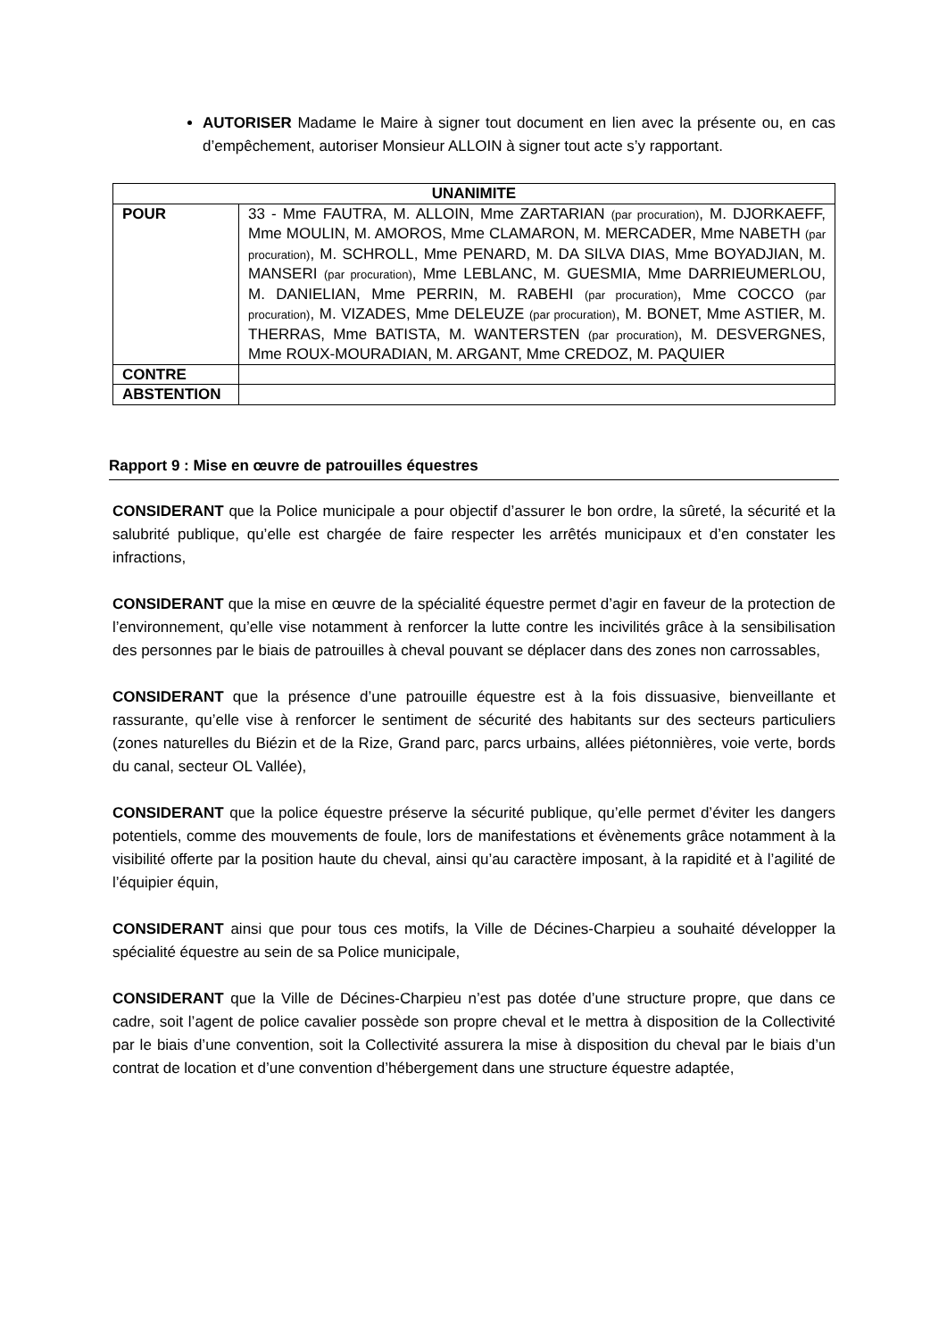AUTORISER Madame le Maire à signer tout document en lien avec la présente ou, en cas d’empêchement, autoriser Monsieur ALLOIN à signer tout acte s’y rapportant.
| UNANIMITE | |
| POUR | 33 - Mme FAUTRA, M. ALLOIN, Mme ZARTARIAN (par procuration) , M. DJORKAEFF, Mme MOULIN, M. AMOROS, Mme CLAMARON, M. MERCADER, Mme NABETH (par procuration) , M. SCHROLL, Mme PENARD, M. DA SILVA DIAS, Mme BOYADJIAN, M. MANSERI (par procuration) , Mme LEBLANC, M. GUESMIA, Mme DARRIEUMERLOU, M. DANIELIAN, Mme PERRIN, M. RABEHI (par procuration) , Mme COCCO (par procuration) , M. VIZADES, Mme DELEUZE (par procuration) , M. BONET, Mme ASTIER, M. THERRAS, Mme BATISTA, M. WANTERSTEN (par procuration) , M. DESVERGNES, Mme ROUX-MOURADIAN, M. ARGANT, Mme CREDOZ, M. PAQUIER |
| CONTRE | |
| ABSTENTION | |
Rapport 9 : Mise en œuvre de patrouilles équestres
CONSIDERANT que la Police municipale a pour objectif d’assurer le bon ordre, la sûreté, la sécurité et la salubrité publique, qu’elle est chargée de faire respecter les arrêtés municipaux et d’en constater les infractions,
CONSIDERANT que la mise en œuvre de la spécialité équestre permet d’agir en faveur de la protection de l’environnement, qu’elle vise notamment à renforcer la lutte contre les incivilités grâce à la sensibilisation des personnes par le biais de patrouilles à cheval pouvant se déplacer dans des zones non carrossables,
CONSIDERANT que la présence d’une patrouille équestre est à la fois dissuasive, bienveillante et rassurante, qu’elle vise à renforcer le sentiment de sécurité des habitants sur des secteurs particuliers (zones naturelles du Biézin et de la Rize, Grand parc, parcs urbains, allées piétonnières, voie verte, bords du canal, secteur OL Vallée),
CONSIDERANT que la police équestre préserve la sécurité publique, qu’elle permet d’éviter les dangers potentiels, comme des mouvements de foule, lors de manifestations et évènements grâce notamment à la visibilité offerte par la position haute du cheval, ainsi qu’au caractère imposant, à la rapidité et à l’agilité de l’équipier équin,
CONSIDERANT ainsi que pour tous ces motifs, la Ville de Décines-Charpieu a souhaité développer la spécialité équestre au sein de sa Police municipale,
CONSIDERANT que la Ville de Décines-Charpieu n’est pas dotée d’une structure propre, que dans ce cadre, soit l’agent de police cavalier possède son propre cheval et le mettra à disposition de la Collectivité par le biais d’une convention, soit la Collectivité assurera la mise à disposition du cheval par le biais d’un contrat de location et d’une convention d’hébergement dans une structure équestre adaptée,